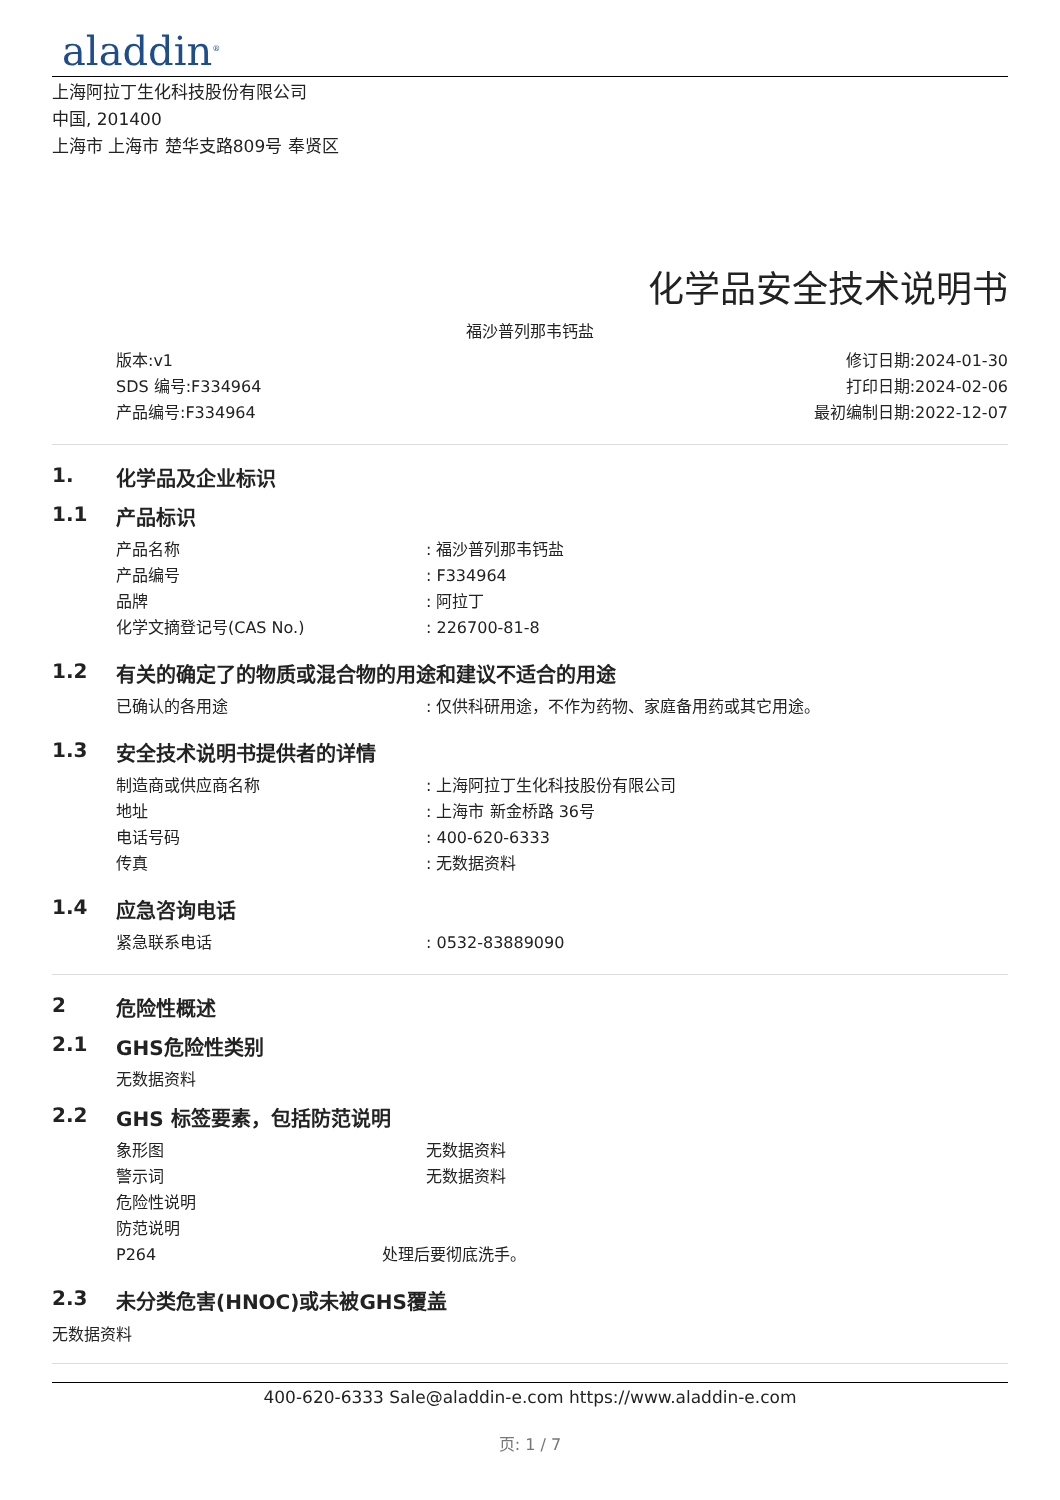aladdin<sup>®</sup>
上海阿拉丁生化科技股份有限公司
中国, 201400
上海市 上海市 楚华支路809号 奉贤区
化学品安全技术说明书
福沙普列那韦钙盐
版本:v1
SDS 编号:F334964
产品编号:F334964
修订日期:2024-01-30
打印日期:2024-02-06
最初编制日期:2022-12-07
1. 化学品及企业标识
1.1 产品标识
产品名称: 福沙普列那韦钙盐
产品编号: F334964
品牌: 阿拉丁
化学文摘登记号(CAS No.): 226700-81-8
1.2 有关的确定了的物质或混合物的用途和建议不适合的用途
已确认的各用途: 仅供科研用途，不作为药物、家庭备用药或其它用途。
1.3 安全技术说明书提供者的详情
制造商或供应商名称: 上海阿拉丁生化科技股份有限公司
地址: 上海市 新金桥路 36号
电话号码: 400-620-6333
传真: 无数据资料
1.4 应急咨询电话
紧急联系电话: 0532-83889090
2 危险性概述
2.1 GHS危险性类别
无数据资料
2.2 GHS 标签要素，包括防范说明
象形图 无数据资料
警示词 无数据资料
危险性说明
防范说明
P264 处理后要彻底洗手。
2.3 未分类危害(HNOC)或未被GHS覆盖
无数据资料
400-620-6333 Sale@aladdin-e.com https://www.aladdin-e.com
页: 1 / 7